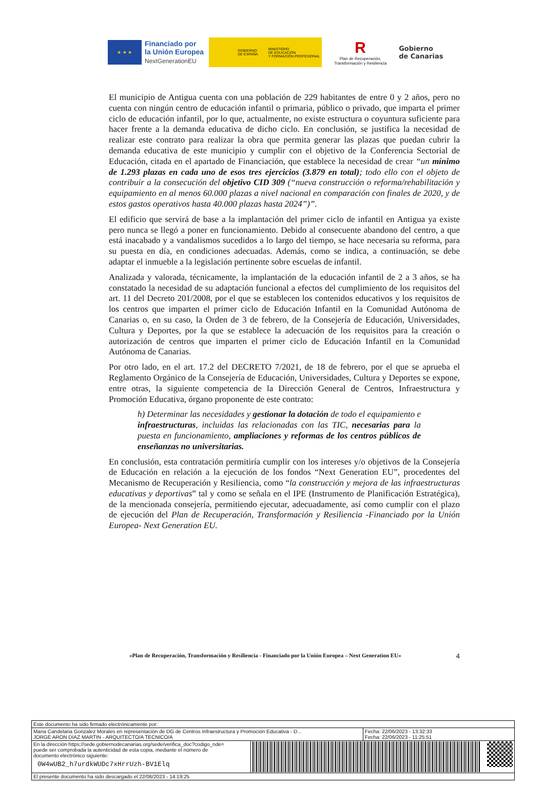★ ★ ★
Financiado por
la Unión Europea
NextGenerationEU
GOBIERNO
DE ESPAÑA
MINISTERIO
DE EDUCACIÓN
Y FORMACIÓN PROFESIONAL
R
Plan de Recuperación,
Transformación y Resiliencia
Gobierno
de Canarias
El municipio de Antigua cuenta con una población de 229 habitantes de entre 0 y 2 años, pero no cuenta con ningún centro de educación infantil o primaria, público o privado, que imparta el primer ciclo de educación infantil, por lo que, actualmente, no existe estructura o coyuntura suficiente para hacer frente a la demanda educativa de dicho ciclo. En conclusión, se justifica la necesidad de realizar este contrato para realizar la obra que permita generar las plazas que puedan cubrir la demanda educativa de este municipio y cumplir con el objetivo de la Conferencia Sectorial de Educación, citada en el apartado de Financiación, que establece la necesidad de crear “un mínimo de 1.293 plazas en cada uno de esos tres ejercicios (3.879 en total); todo ello con el objeto de contribuir a la consecución del objetivo CID 309 (“nueva construcción o reforma/rehabilitación y equipamiento en al menos 60.000 plazas a nivel nacional en comparación con finales de 2020, y de estos gastos operativos hasta 40.000 plazas hasta 2024”)”.
El edificio que servirá de base a la implantación del primer ciclo de infantil en Antigua ya existe pero nunca se llegó a poner en funcionamiento. Debido al consecuente abandono del centro, a que está inacabado y a vandalismos sucedidos a lo largo del tiempo, se hace necesaria su reforma, para su puesta en día, en condiciones adecuadas. Además, como se indica, a continuación, se debe adaptar el inmueble a la legislación pertinente sobre escuelas de infantil.
Analizada y valorada, técnicamente, la implantación de la educación infantil de 2 a 3 años, se ha constatado la necesidad de su adaptación funcional a efectos del cumplimiento de los requisitos del art. 11 del Decreto 201/2008, por el que se establecen los contenidos educativos y los requisitos de los centros que imparten el primer ciclo de Educación Infantil en la Comunidad Autónoma de Canarias o, en su caso, la Orden de 3 de febrero, de la Consejería de Educación, Universidades, Cultura y Deportes, por la que se establece la adecuación de los requisitos para la creación o autorización de centros que imparten el primer ciclo de Educación Infantil en la Comunidad Autónoma de Canarias.
Por otro lado, en el art. 17.2 del DECRETO 7/2021, de 18 de febrero, por el que se aprueba el Reglamento Orgánico de la Consejería de Educación, Universidades, Cultura y Deportes se expone, entre otras, la siguiente competencia de la Dirección General de Centros, Infraestructura y Promoción Educativa, órgano proponente de este contrato:
h) Determinar las necesidades y gestionar la dotación de todo el equipamiento e infraestructuras, incluidas las relacionadas con las TIC, necesarias para la puesta en funcionamiento, ampliaciones y reformas de los centros públicos de enseñanzas no universitarias.
En conclusión, esta contratación permitiría cumplir con los intereses y/o objetivos de la Consejería de Educación en relación a la ejecución de los fondos “Next Generation EU”, procedentes del Mecanismo de Recuperación y Resiliencia, como “la construcción y mejora de las infraestructuras educativas y deportivas” tal y como se señala en el IPE (Instrumento de Planificación Estratégica), de la mencionada consejería, permitiendo ejecutar, adecuadamente, así como cumplir con el plazo de ejecución del Plan de Recuperación, Transformación y Resiliencia -Financiado por la Unión Europea- Next Generation EU.
«Plan de Recuperación, Transformación y Resiliencia - Financiado por la Unión Europea – Next Generation EU» 4
| Este documento ha sido firmado electrónicamente por: | | |
| Maria Candelaria Gonzalez Morales en representación de DG de Centros Infraestructura y Promoción Educativa - D... JORGE ARON DIAZ MARTIN - ARQUITECTO/A TECNICO/A | | Fecha: 22/06/2023 - 13:32:33 Fecha: 22/06/2023 - 11:25:51 |
| En la dirección https://sede.gobiernodecanarias.org/sede/verifica_doc?codigo_nde= puede ser comprobada la autenticidad de esta copia, mediante el número de documento electrónico siguiente: 0W4wUB2_h7urdkWUDc7xHrrUzh-BV1Elq | | |
| El presente documento ha sido descargado el 22/06/2023 - 14:19:25 | | |